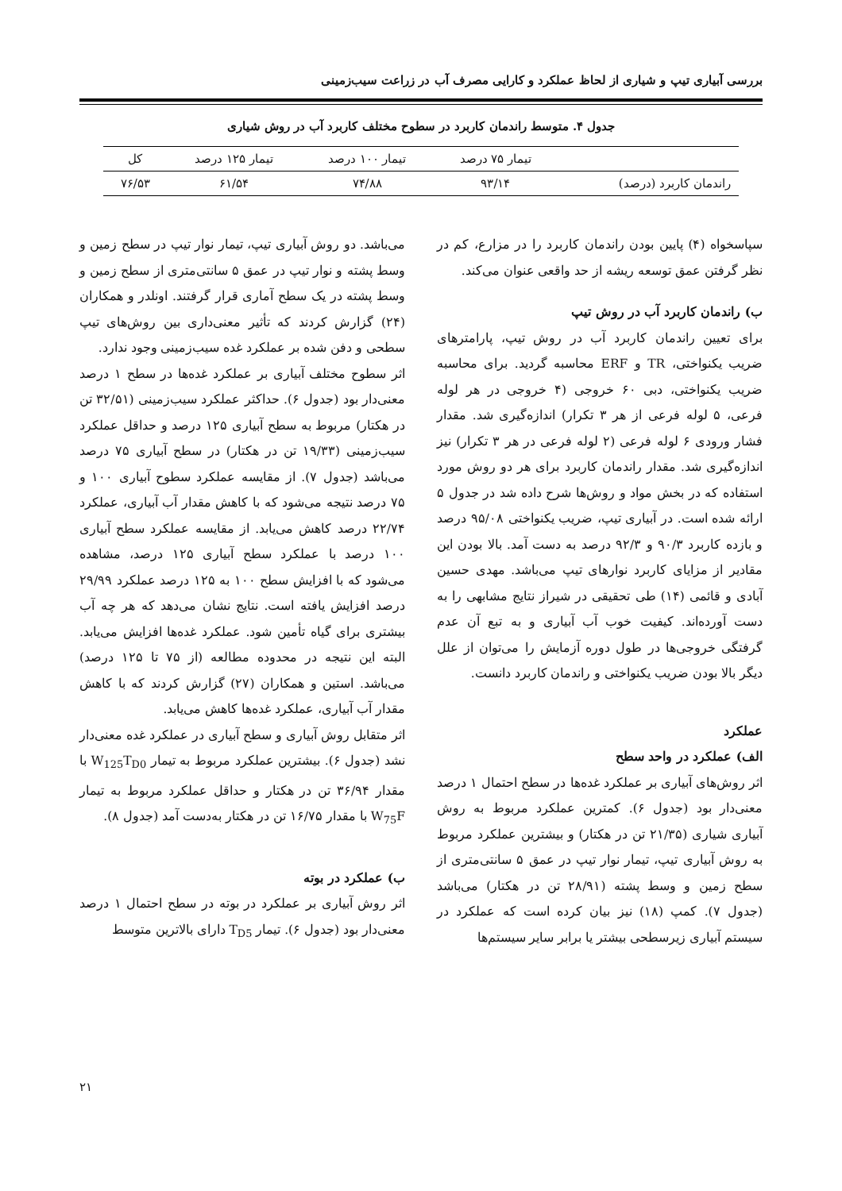بررسی آبیاری تیپ و شیاری از لحاظ عملکرد و کارایی مصرف آب در زراعت سیب‌زمینی
جدول ۴. متوسط راندمان کاربرد در سطوح مختلف کاربرد آب در روش شیاری
| | تیمار ۷۵ درصد | تیمار ۱۰۰ درصد | تیمار ۱۲۵ درصد | کل |
| راندمان کاربرد (درصد) | ۹۳/۱۴ | ۷۴/۸۸ | ۶۱/۵۴ | ۷۶/۵۳ |
سپاسخواه (۴) پایین بودن راندمان کاربرد را در مزارع، کم در نظر گرفتن عمق توسعه ریشه از حد واقعی عنوان می‌کند.
ب) راندمان کاربرد آب در روش تیپ
برای تعیین راندمان کاربرد آب در روش تیپ، پارامترهای ضریب یکنواختی، TR و ERF محاسبه گردید. برای محاسبه ضریب یکنواختی، دبی ۶۰ خروجی (۴ خروجی در هر لوله فرعی، ۵ لوله فرعی از هر ۳ تکرار) اندازه‌گیری شد. مقدار فشار ورودی ۶ لوله فرعی (۲ لوله فرعی در هر ۳ تکرار) نیز اندازه‌گیری شد. مقدار راندمان کاربرد برای هر دو روش مورد استفاده که در بخش مواد و روش‌ها شرح داده شد در جدول ۵ ارائه شده است. در آبیاری تیپ، ضریب یکنواختی ۹۵/۰۸ درصد و بازده کاربرد ۹۰/۳ و ۹۲/۳ درصد به دست آمد. بالا بودن این مقادیر از مزایای کاربرد نوارهای تیپ می‌باشد. مهدی حسین آبادی و قائمی (۱۴) طی تحقیقی در شیراز نتایج مشابهی را به دست آورده‌اند. کیفیت خوب آب آبیاری و به تبع آن عدم گرفتگی خروجی‌ها در طول دوره آزمایش را می‌توان از علل دیگر بالا بودن ضریب یکنواختی و راندمان کاربرد دانست.
عملکرد
الف) عملکرد در واحد سطح
اثر روش‌های آبیاری بر عملکرد غده‌ها در سطح احتمال ۱ درصد معنی‌دار بود (جدول ۶). کمترین عملکرد مربوط به روش آبیاری شیاری (۲۱/۳۵ تن در هکتار) و بیشترین عملکرد مربوط به روش آبیاری تیپ، تیمار نوار تیپ در عمق ۵ سانتی‌متری از سطح زمین و وسط پشته (۲۸/۹۱ تن در هکتار) می‌باشد (جدول ۷). کمپ (۱۸) نیز بیان کرده است که عملکرد در سیستم آبیاری زیرسطحی بیشتر یا برابر سایر سیستم‌ها
می‌باشد. دو روش آبیاری تیپ، تیمار نوار تیپ در سطح زمین و وسط پشته و نوار تیپ در عمق ۵ سانتی‌متری از سطح زمین و وسط پشته در یک سطح آماری قرار گرفتند. اونلدر و همکاران (۲۴) گزارش کردند که تأثیر معنی‌داری بین روش‌های تیپ سطحی و دفن شده بر عملکرد غده سیب‌زمینی وجود ندارد.
اثر سطوح مختلف آبیاری بر عملکرد غده‌ها در سطح ۱ درصد معنی‌دار بود (جدول ۶). حداکثر عملکرد سیب‌زمینی (۳۲/۵۱ تن در هکتار) مربوط به سطح آبیاری ۱۲۵ درصد و حداقل عملکرد سیب‌زمینی (۱۹/۳۳ تن در هکتار) در سطح آبیاری ۷۵ درصد می‌باشد (جدول ۷). از مقایسه عملکرد سطوح آبیاری ۱۰۰ و ۷۵ درصد نتیجه می‌شود که با کاهش مقدار آب آبیاری، عملکرد ۲۲/۷۴ درصد کاهش می‌یابد. از مقایسه عملکرد سطح آبیاری ۱۰۰ درصد با عملکرد سطح آبیاری ۱۲۵ درصد، مشاهده می‌شود که با افزایش سطح ۱۰۰ به ۱۲۵ درصد عملکرد ۲۹/۹۹ درصد افزایش یافته است. نتایج نشان می‌دهد که هر چه آب بیشتری برای گیاه تأمین شود. عملکرد غده‌ها افزایش می‌یابد. البته این نتیجه در محدوده مطالعه (از ۷۵ تا ۱۲۵ درصد) می‌باشد. استین و همکاران (۲۷) گزارش کردند که با کاهش مقدار آب آبیاری، عملکرد غده‌ها کاهش می‌یابد.
اثر متقابل روش آبیاری و سطح آبیاری در عملکرد غده معنی‌دار نشد (جدول ۶). بیشترین عملکرد مربوط به تیمار W<sub>125</sub>T<sub>D0</sub> با مقدار ۳۶/۹۴ تن در هکتار و حداقل عملکرد مربوط به تیمار W<sub>75</sub>F با مقدار ۱۶/۷۵ تن در هکتار به‌دست آمد (جدول ۸).
ب) عملکرد در بوته
اثر روش آبیاری بر عملکرد در بوته در سطح احتمال ۱ درصد معنی‌دار بود (جدول ۶). تیمار T<sub>D5</sub> دارای بالاترین متوسط
۲۱